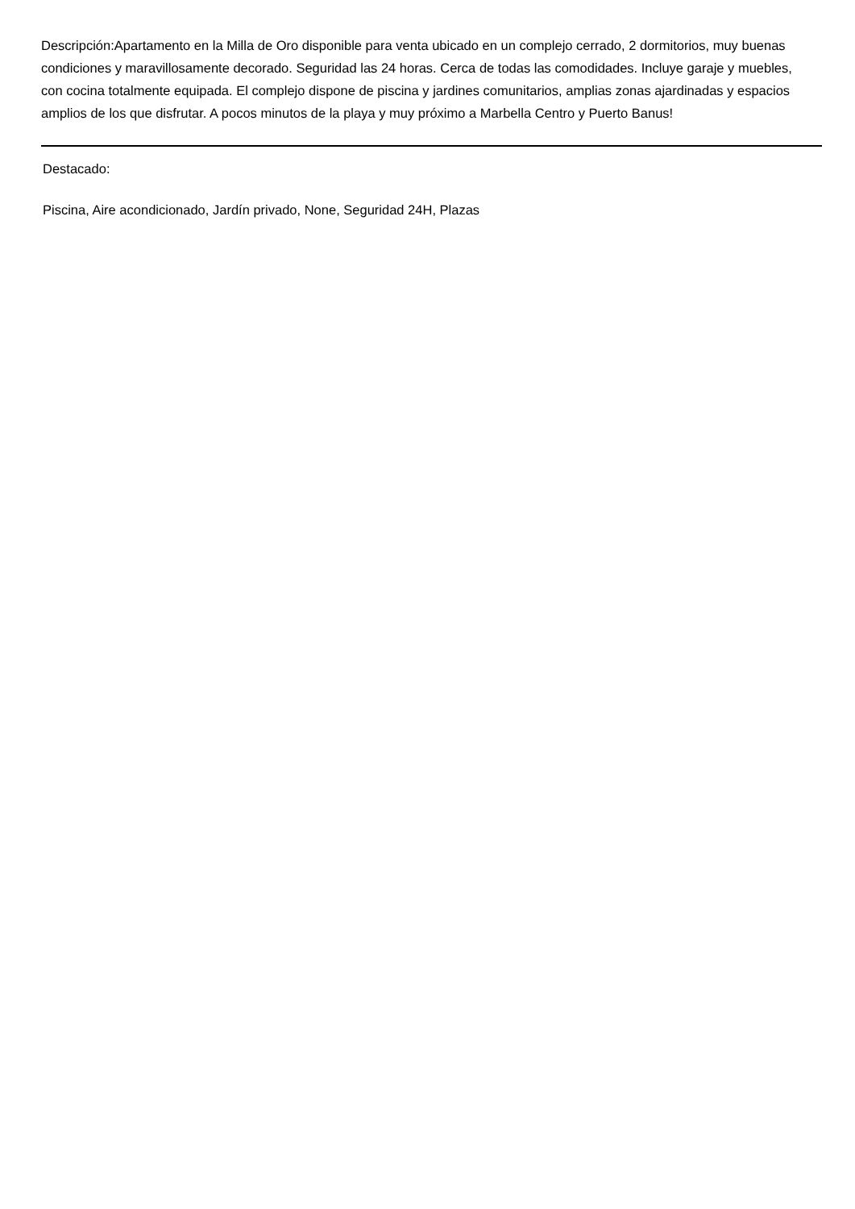Descripción:Apartamento en la Milla de Oro disponible para venta ubicado en un complejo cerrado, 2 dormitorios, muy buenas condiciones y maravillosamente decorado. Seguridad las 24 horas. Cerca de todas las comodidades. Incluye garaje y muebles, con cocina totalmente equipada. El complejo dispone de piscina y jardines comunitarios, amplias zonas ajardinadas y espacios amplios de los que disfrutar. A pocos minutos de la playa y muy próximo a Marbella Centro y Puerto Banus!
Destacado:
Piscina, Aire acondicionado, Jardín privado, None, Seguridad 24H, Plazas